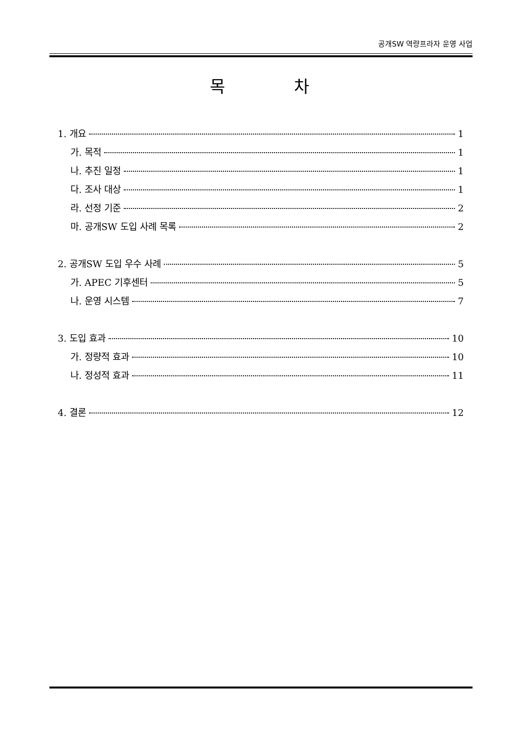공개SW 역량프라자 운영 사업
목 차
1. 개요 1
가. 목적 1
나. 추진 일정 1
다. 조사 대상 1
라. 선정 기준 2
마. 공개SW 도입 사례 목록 2
2. 공개SW 도입 우수 사례 5
가. APEC 기후센터 5
나. 운영 시스템 7
3. 도입 효과 10
가. 정량적 효과 10
나. 정성적 효과 11
4. 결론 12